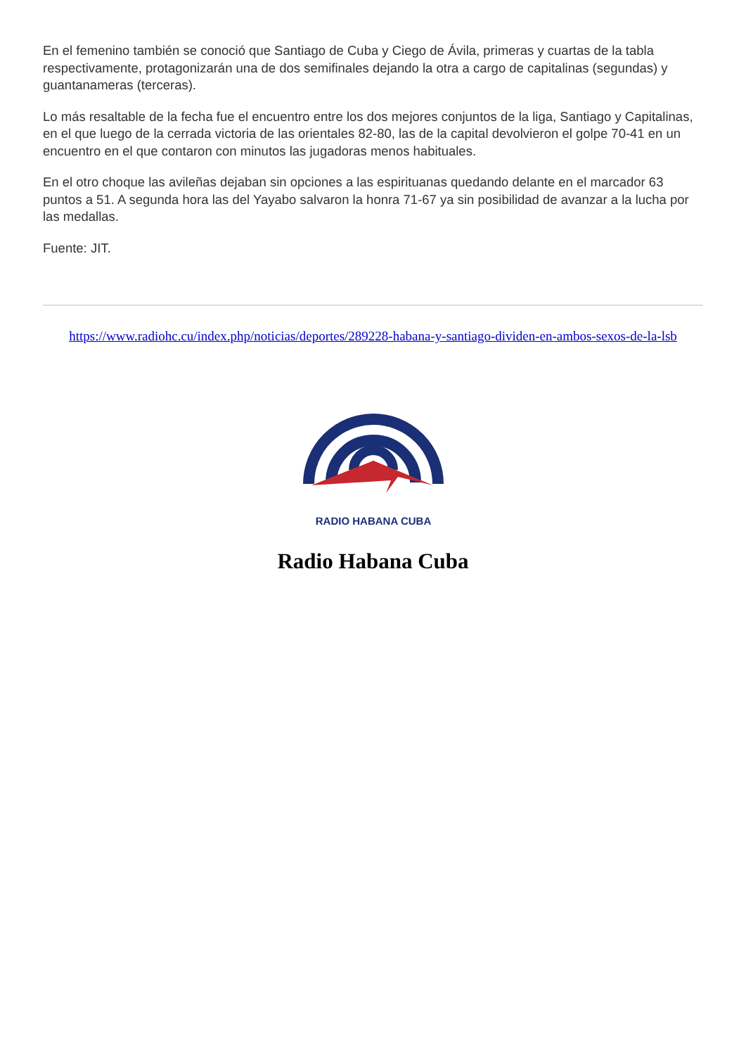En el femenino también se conoció que Santiago de Cuba y Ciego de Ávila, primeras y cuartas de la tabla respectivamente, protagonizarán una de dos semifinales dejando la otra a cargo de capitalinas (segundas) y guantanameras (terceras).
Lo más resaltable de la fecha fue el encuentro entre los dos mejores conjuntos de la liga, Santiago y Capitalinas, en el que luego de la cerrada victoria de las orientales 82-80, las de la capital devolvieron el golpe 70-41 en un encuentro en el que contaron con minutos las jugadoras menos habituales.
En el otro choque las avileñas dejaban sin opciones a las espirituanas quedando delante en el marcador 63 puntos a 51. A segunda hora las del Yayabo salvaron la honra 71-67 ya sin posibilidad de avanzar a la lucha por las medallas.
Fuente: JIT.
https://www.radiohc.cu/index.php/noticias/deportes/289228-habana-y-santiago-dividen-en-ambos-sexos-de-la-lsb
RADIO HABANA CUBA
Radio Habana Cuba